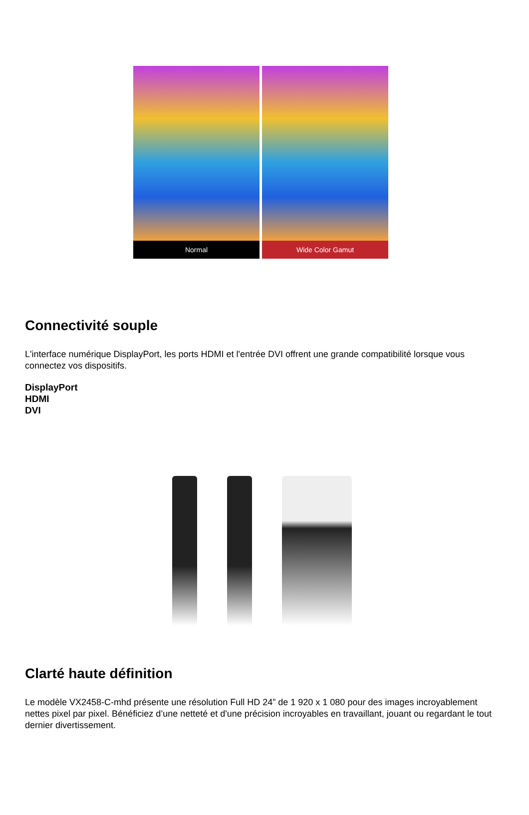Normal Wide Color Gamut
Connectivité souple
L'interface numérique DisplayPort, les ports HDMI et l'entrée DVI offrent une grande compatibilité lorsque vous connectez vos dispositifs.
DisplayPort
HDMI
DVI
Clarté haute définition
Le modèle VX2458-C-mhd présente une résolution Full HD 24” de 1 920 x 1 080 pour des images incroyablement nettes pixel par pixel. Bénéficiez d’une netteté et d'une précision incroyables en travaillant, jouant ou regardant le tout dernier divertissement.